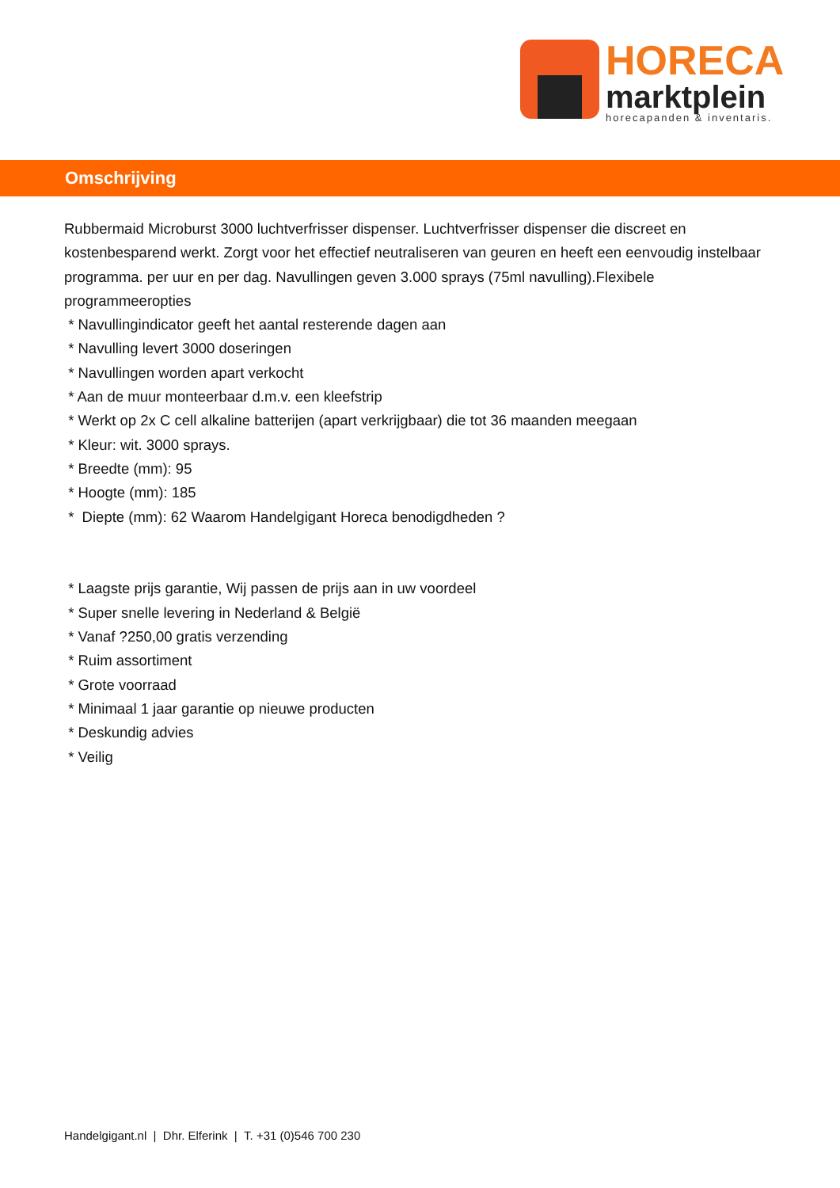HORECA
marktplein
horecapanden & inventaris.
Omschrijving
Rubbermaid Microburst 3000 luchtverfrisser dispenser. Luchtverfrisser dispenser die discreet en kostenbesparend werkt. Zorgt voor het effectief neutraliseren van geuren en heeft een eenvoudig instelbaar programma. per uur en per dag. Navullingen geven 3.000 sprays (75ml navulling).Flexibele programmeeropties
* Navullingindicator geeft het aantal resterende dagen aan
* Navulling levert 3000 doseringen
* Navullingen worden apart verkocht
* Aan de muur monteerbaar d.m.v. een kleefstrip
* Werkt op 2x C cell alkaline batterijen (apart verkrijgbaar) die tot 36 maanden meegaan
* Kleur: wit. 3000 sprays.
* Breedte (mm): 95
* Hoogte (mm): 185
* Diepte (mm): 62 Waarom Handelgigant Horeca benodigdheden ?
* Laagste prijs garantie, Wij passen de prijs aan in uw voordeel
* Super snelle levering in Nederland & België
* Vanaf ?250,00 gratis verzending
* Ruim assortiment
* Grote voorraad
* Minimaal 1 jaar garantie op nieuwe producten
* Deskundig advies
* Veilig
Handelgigant.nl | Dhr. Elferink | T. +31 (0)546 700 230